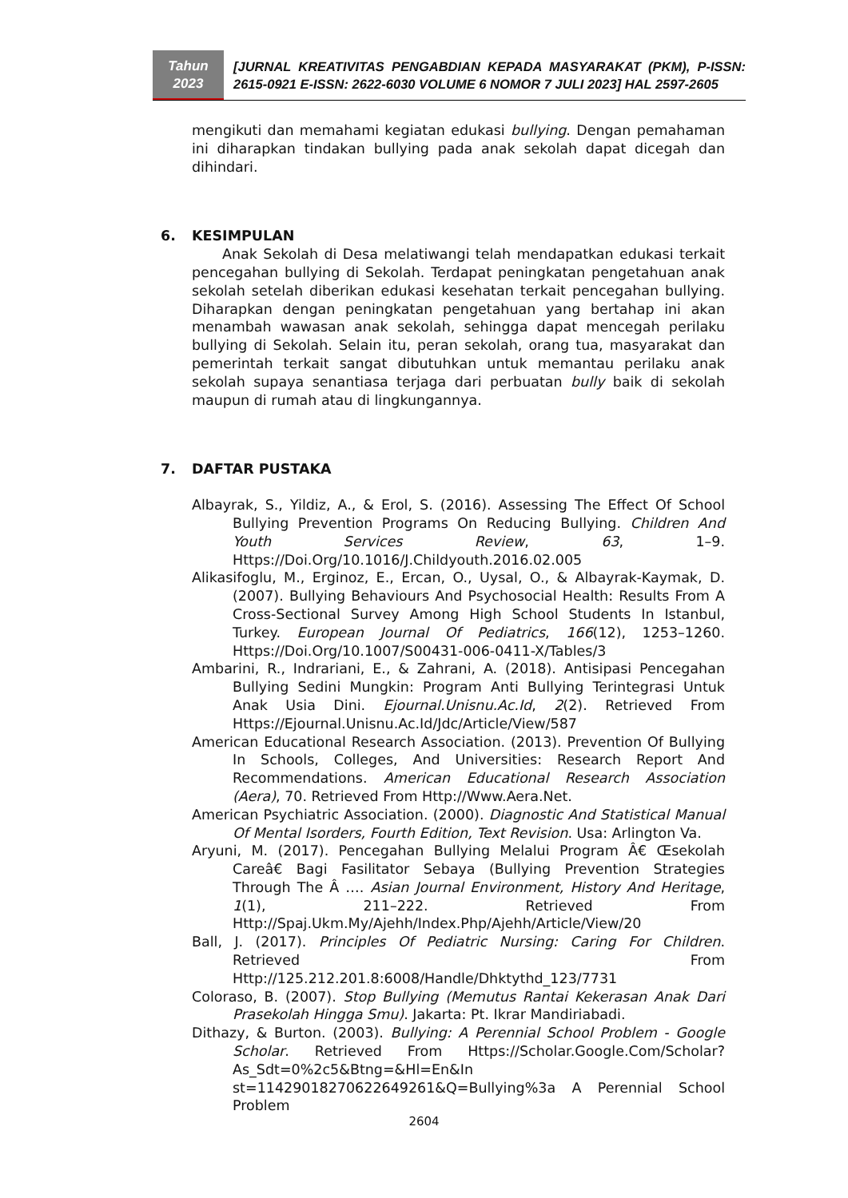Tahun
2023
[JURNAL KREATIVITAS PENGABDIAN KEPADA MASYARAKAT (PKM), P-ISSN: 2615-0921 E-ISSN: 2622-6030 VOLUME 6 NOMOR 7 JULI 2023] HAL 2597-2605
mengikuti dan memahami kegiatan edukasi bullying. Dengan pemahaman ini diharapkan tindakan bullying pada anak sekolah dapat dicegah dan dihindari.
6. KESIMPULAN
Anak Sekolah di Desa melatiwangi telah mendapatkan edukasi terkait pencegahan bullying di Sekolah. Terdapat peningkatan pengetahuan anak sekolah setelah diberikan edukasi kesehatan terkait pencegahan bullying. Diharapkan dengan peningkatan pengetahuan yang bertahap ini akan menambah wawasan anak sekolah, sehingga dapat mencegah perilaku bullying di Sekolah. Selain itu, peran sekolah, orang tua, masyarakat dan pemerintah terkait sangat dibutuhkan untuk memantau perilaku anak sekolah supaya senantiasa terjaga dari perbuatan bully baik di sekolah maupun di rumah atau di lingkungannya.
7. DAFTAR PUSTAKA
Albayrak, S., Yildiz, A., & Erol, S. (2016). Assessing The Effect Of School Bullying Prevention Programs On Reducing Bullying. Children And Youth Services Review, 63, 1–9. Https://Doi.Org/10.1016/J.Childyouth.2016.02.005
Alikasifoglu, M., Erginoz, E., Ercan, O., Uysal, O., & Albayrak-Kaymak, D. (2007). Bullying Behaviours And Psychosocial Health: Results From A Cross-Sectional Survey Among High School Students In Istanbul, Turkey. European Journal Of Pediatrics, 166(12), 1253–1260. Https://Doi.Org/10.1007/S00431-006-0411-X/Tables/3
Ambarini, R., Indrariani, E., & Zahrani, A. (2018). Antisipasi Pencegahan Bullying Sedini Mungkin: Program Anti Bullying Terintegrasi Untuk Anak Usia Dini. Ejournal.Unisnu.Ac.Id, 2(2). Retrieved From Https://Ejournal.Unisnu.Ac.Id/Jdc/Article/View/587
American Educational Research Association. (2013). Prevention Of Bullying In Schools, Colleges, And Universities: Research Report And Recommendations. American Educational Research Association (Aera), 70. Retrieved From Http://Www.Aera.Net.
American Psychiatric Association. (2000). Diagnostic And Statistical Manual Of Mental Isorders, Fourth Edition, Text Revision. Usa: Arlington Va.
Aryuni, M. (2017). Pencegahan Bullying Melalui Program Â€ Œsekolah Careâ€ Bagi Fasilitator Sebaya (Bullying Prevention Strategies Through The Â …. Asian Journal Environment, History And Heritage, 1(1), 211–222. Retrieved From Http://Spaj.Ukm.My/Ajehh/Index.Php/Ajehh/Article/View/20
Ball, J. (2017). Principles Of Pediatric Nursing: Caring For Children. Retrieved From Http://125.212.201.8:6008/Handle/Dhktythd_123/7731
Coloraso, B. (2007). Stop Bullying (Memutus Rantai Kekerasan Anak Dari Prasekolah Hingga Smu). Jakarta: Pt. Ikrar Mandiriabadi.
Dithazy, & Burton. (2003). Bullying: A Perennial School Problem - Google Scholar. Retrieved From Https://Scholar.Google.Com/Scholar?As_Sdt=0%2c5&Btng=&Hl=En&In st=11429018270622649261&Q=Bullying%3a A Perennial School Problem
2604